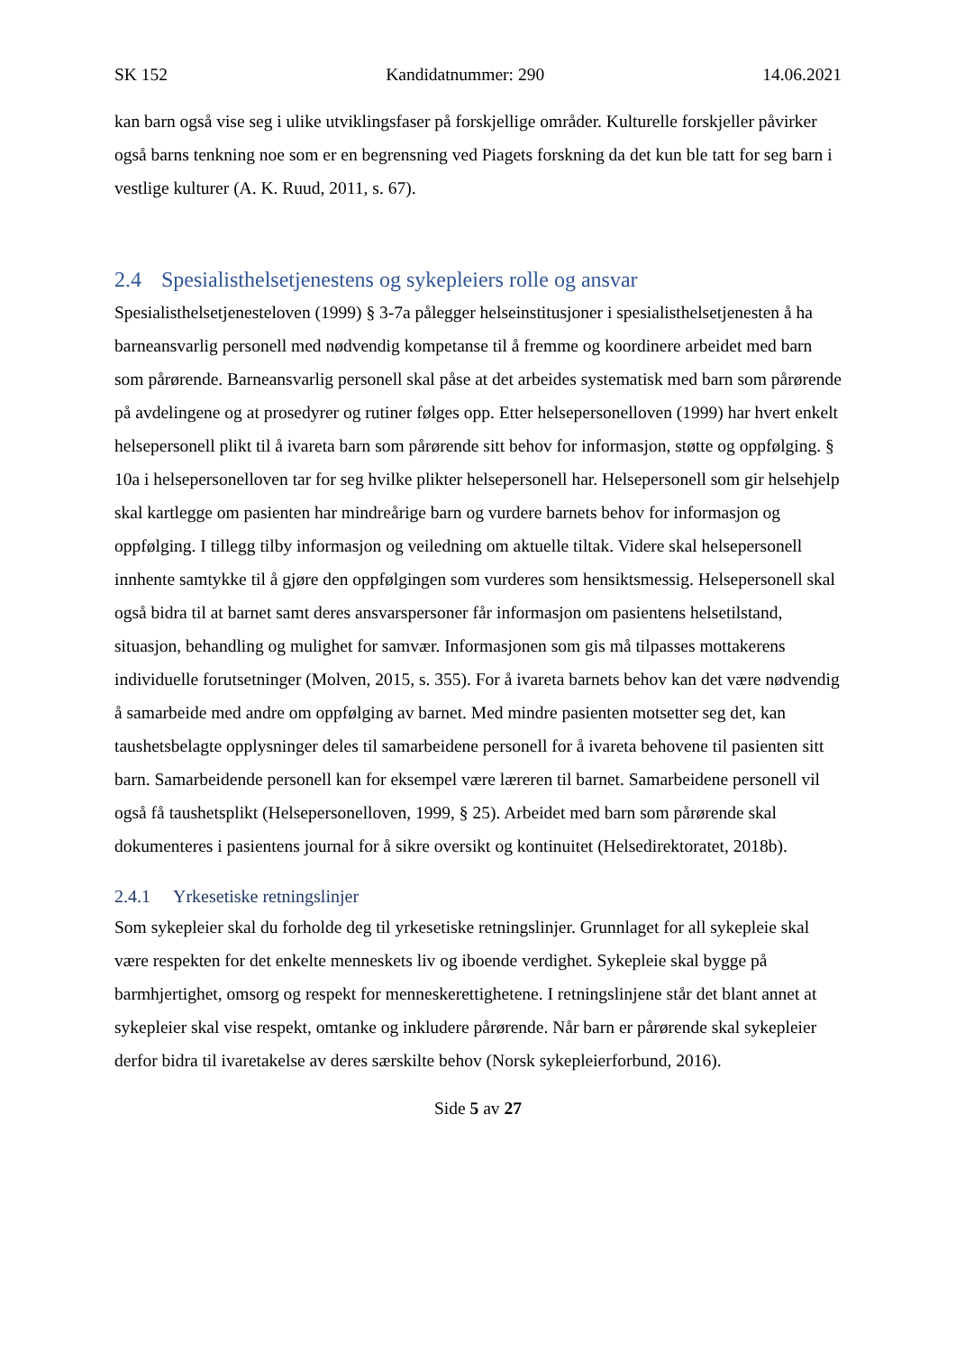SK 152 Kandidatnummer: 290 14.06.2021
kan barn også vise seg i ulike utviklingsfaser på forskjellige områder. Kulturelle forskjeller påvirker også barns tenkning noe som er en begrensning ved Piagets forskning da det kun ble tatt for seg barn i vestlige kulturer (A. K. Ruud, 2011, s. 67).
2.4 Spesialisthelsetjenestens og sykepleiers rolle og ansvar
Spesialisthelsetjenesteloven (1999) § 3-7a pålegger helseinstitusjoner i spesialisthelsetjenesten å ha barneansvarlig personell med nødvendig kompetanse til å fremme og koordinere arbeidet med barn som pårørende. Barneansvarlig personell skal påse at det arbeides systematisk med barn som pårørende på avdelingene og at prosedyrer og rutiner følges opp. Etter helsepersonelloven (1999) har hvert enkelt helsepersonell plikt til å ivareta barn som pårørende sitt behov for informasjon, støtte og oppfølging. § 10a i helsepersonelloven tar for seg hvilke plikter helsepersonell har. Helsepersonell som gir helsehjelp skal kartlegge om pasienten har mindreårige barn og vurdere barnets behov for informasjon og oppfølging. I tillegg tilby informasjon og veiledning om aktuelle tiltak. Videre skal helsepersonell innhente samtykke til å gjøre den oppfølgingen som vurderes som hensiktsmessig. Helsepersonell skal også bidra til at barnet samt deres ansvarspersoner får informasjon om pasientens helsetilstand, situasjon, behandling og mulighet for samvær. Informasjonen som gis må tilpasses mottakerens individuelle forutsetninger (Molven, 2015, s. 355). For å ivareta barnets behov kan det være nødvendig å samarbeide med andre om oppfølging av barnet. Med mindre pasienten motsetter seg det, kan taushetsbelagte opplysninger deles til samarbeidene personell for å ivareta behovene til pasienten sitt barn. Samarbeidende personell kan for eksempel være læreren til barnet. Samarbeidene personell vil også få taushetsplikt (Helsepersonelloven, 1999, § 25). Arbeidet med barn som pårørende skal dokumenteres i pasientens journal for å sikre oversikt og kontinuitet (Helsedirektoratet, 2018b).
2.4.1 Yrkesetiske retningslinjer
Som sykepleier skal du forholde deg til yrkesetiske retningslinjer. Grunnlaget for all sykepleie skal være respekten for det enkelte menneskets liv og iboende verdighet. Sykepleie skal bygge på barmhjertighet, omsorg og respekt for menneskerettighetene. I retningslinjene står det blant annet at sykepleier skal vise respekt, omtanke og inkludere pårørende. Når barn er pårørende skal sykepleier derfor bidra til ivaretakelse av deres særskilte behov (Norsk sykepleierforbund, 2016).
Side 5 av 27